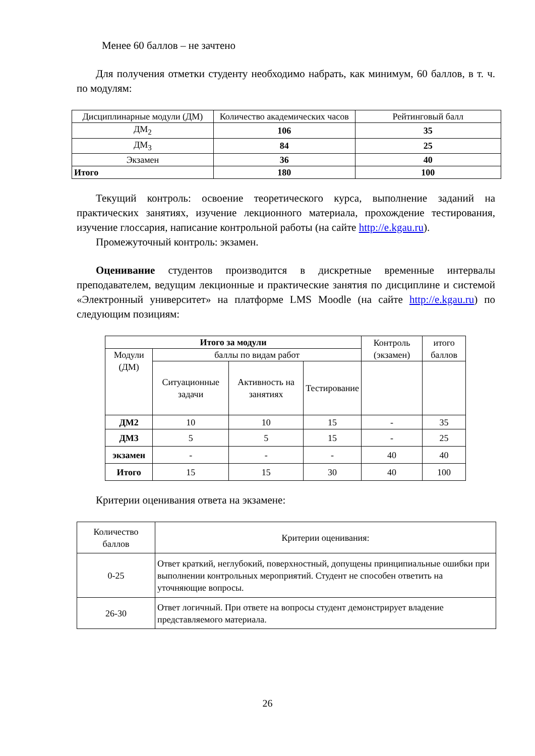Менее 60 баллов – не зачтено
Для получения отметки студенту необходимо набрать, как минимум, 60 баллов, в т. ч. по модулям:
| Дисциплинарные модули (ДМ) | Количество академических часов | Рейтинговый балл |
| ДМ<sub>2</sub> | 106 | 35 |
| ДМ<sub>3</sub> | 84 | 25 |
| Экзамен | 36 | 40 |
| Итого | 180 | 100 |
Текущий контроль: освоение теоретического курса, выполнение заданий на практических занятиях, изучение лекционного материала, прохождение тестирования, изучение глоссария, написание контрольной работы (на сайте http://e.kgau.ru).
Промежуточный контроль: экзамен.
Оценивание студентов производится в дискретные временные интервалы преподавателем, ведущим лекционные и практические занятия по дисциплине и системой «Электронный университет» на платформе LMS Moodle (на сайте http://e.kgau.ru) по следующим позициям:
| Итого за модули | | | | Контроль (экзамен) | итого баллов |
| Модули (ДМ) | баллы по видам работ | | | | |
| | Ситуационные задачи | Активность на занятиях | Тестирование | | |
| ДМ2 | 10 | 10 | 15 | - | 35 |
| ДМ3 | 5 | 5 | 15 | - | 25 |
| экзамен | - | - | - | 40 | 40 |
| Итого | 15 | 15 | 30 | 40 | 100 |
Критерии оценивания ответа на экзамене:
| Количество баллов | Критерии оценивания: |
| 0-25 | Ответ краткий, неглубокий, поверхностный, допущены принципиальные ошибки при выполнении контрольных мероприятий. Студент не способен ответить на уточняющие вопросы. |
| 26-30 | Ответ логичный. При ответе на вопросы студент демонстрирует владение представляемого материала. |
26